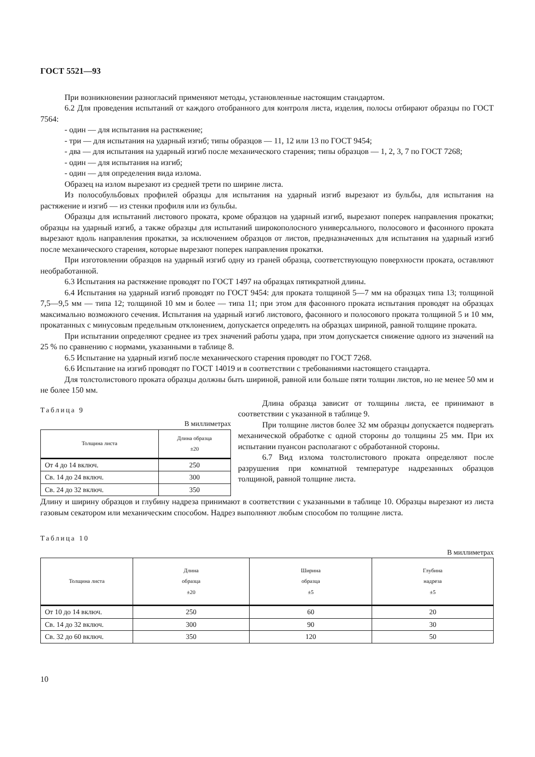ГОСТ 5521—93
При возникновении разногласий применяют методы, установленные настоящим стандартом.
6.2 Для проведения испытаний от каждого отобранного для контроля листа, изделия, полосы отбирают образцы по ГОСТ 7564:
- один — для испытания на растяжение;
- три — для испытания на ударный изгиб; типы образцов — 11, 12 или 13 по ГОСТ 9454;
- два — для испытания на ударный изгиб после механического старения; типы образцов — 1, 2, 3, 7 по ГОСТ 7268;
- один — для испытания на изгиб;
- один — для определения вида излома.
Образец на излом вырезают из средней трети по ширине листа.
Из полособульбовых профилей образцы для испытания на ударный изгиб вырезают из бульбы, для испытания на растяжение и изгиб — из стенки профиля или из бульбы.
Образцы для испытаний листового проката, кроме образцов на ударный изгиб, вырезают поперек направления прокатки; образцы на ударный изгиб, а также образцы для испытаний широкополосного универсального, полосового и фасонного проката вырезают вдоль направления прокатки, за исключением образцов от листов, предназначенных для испытания на ударный изгиб после механического старения, которые вырезают поперек направления прокатки.
При изготовлении образцов на ударный изгиб одну из граней образца, соответствующую поверхности проката, оставляют необработанной.
6.3 Испытания на растяжение проводят по ГОСТ 1497 на образцах пятикратной длины.
6.4 Испытания на ударный изгиб проводят по ГОСТ 9454: для проката толщиной 5—7 мм на образцах типа 13; толщиной 7,5—9,5 мм — типа 12; толщиной 10 мм и более — типа 11; при этом для фасонного проката испытания проводят на образцах максимально возможного сечения. Испытания на ударный изгиб листового, фасонного и полосового проката толщиной 5 и 10 мм, прокатанных с минусовым предельным отклонением, допускается определять на образцах шириной, равной толщине проката.
При испытании определяют среднее из трех значений работы удара, при этом допускается снижение одного из значений на 25 % по сравнению с нормами, указанными в таблице 8.
6.5 Испытание на ударный изгиб после механического старения проводят по ГОСТ 7268.
6.6 Испытание на изгиб проводят по ГОСТ 14019 и в соответствии с требованиями настоящего стандарта.
Для толстолистового проката образцы должны быть шириной, равной или больше пяти толщин листов, но не менее 50 мм и не более 150 мм.
Таблица 9
В миллиметрах
| Толщина листа | Длина образца ±20 |
| --- | --- |
| От 4 до 14 включ. | 250 |
| Св. 14 до 24 включ. | 300 |
| Св. 24 до 32 включ. | 350 |
Длина образца зависит от толщины листа, ее принимают в соответствии с указанной в таблице 9.
При толщине листов более 32 мм образцы допускается подвергать механической обработке с одной стороны до толщины 25 мм. При их испытании пуансон располагают с обработанной стороны.
6.7 Вид излома толстолистового проката определяют после разрушения при комнатной температуре надрезанных образцов толщиной, равной толщине листа.
Длину и ширину образцов и глубину надреза принимают в соответствии с указанными в таблице 10. Образцы вырезают из листа газовым секатором или механическим способом. Надрез выполняют любым способом по толщине листа.
Таблица 10
В миллиметрах
| Толщина листа | Длина образца ±20 | Ширина образца ±5 | Глубина надреза ±5 |
| --- | --- | --- | --- |
| От 10 до 14 включ. | 250 | 60 | 20 |
| Св. 14 до 32 включ. | 300 | 90 | 30 |
| Св. 32 до 60 включ. | 350 | 120 | 50 |
10